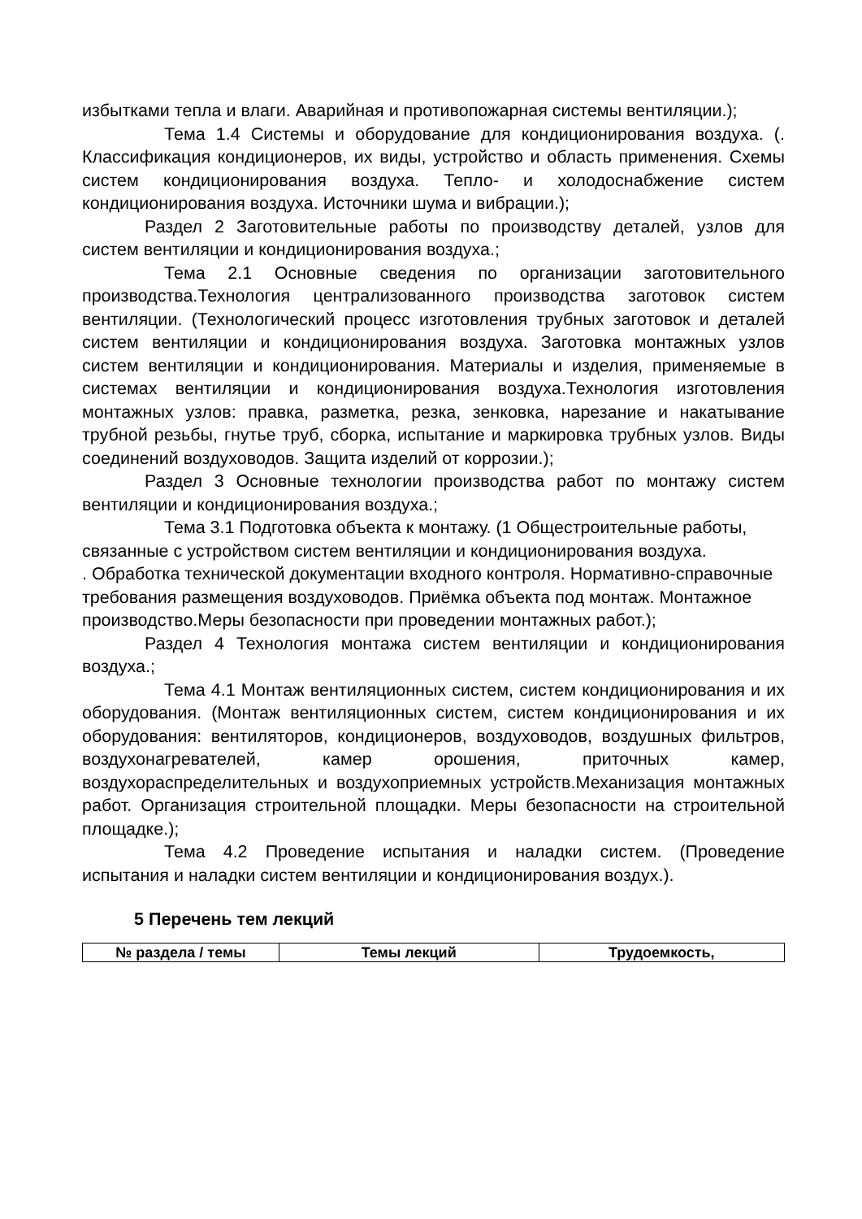избытками тепла и влаги. Аварийная и противопожарная системы вентиляции.);
Тема 1.4 Системы и оборудование для кондиционирования воздуха. (. Классификация кондиционеров, их виды, устройство и область применения. Схемы систем кондиционирования воздуха. Тепло- и холодоснабжение систем кондиционирования воздуха. Источники шума и вибрации.);
Раздел 2 Заготовительные работы по производству деталей, узлов для систем вентиляции и кондиционирования воздуха.;
Тема 2.1 Основные сведения по организации заготовительного производства.Технология централизованного производства заготовок систем вентиляции. (Технологический процесс изготовления трубных заготовок и деталей систем вентиляции и кондиционирования воздуха. Заготовка монтажных узлов систем вентиляции и кондиционирования. Материалы и изделия, применяемые в системах вентиляции и кондиционирования воздуха.Технология изготовления монтажных узлов: правка, разметка, резка, зенковка, нарезание и накатывание трубной резьбы, гнутье труб, сборка, испытание и маркировка трубных узлов. Виды соединений воздуховодов. Защита изделий от коррозии.);
Раздел 3 Основные технологии производства работ по монтажу систем вентиляции и кондиционирования воздуха.;
Тема 3.1 Подготовка объекта к монтажу. (1 Общестроительные работы, связанные с устройством систем вентиляции и кондиционирования воздуха.
. Обработка технической документации входного контроля. Нормативно-справочные требования размещения воздуховодов. Приёмка объекта под монтаж. Монтажное производство.Меры безопасности при проведении монтажных работ.);
Раздел 4 Технология монтажа систем вентиляции и кондиционирования воздуха.;
Тема 4.1 Монтаж вентиляционных систем, систем кондиционирования и их оборудования. (Монтаж вентиляционных систем, систем кондиционирования и их оборудования: вентиляторов, кондиционеров, воздуховодов, воздушных фильтров, воздухонагревателей, камер орошения, приточных камер, воздухораспределительных и воздухоприемных устройств.Механизация монтажных работ. Организация строительной площадки. Меры безопасности на строительной площадке.);
Тема 4.2 Проведение испытания и наладки систем. (Проведение испытания и наладки систем вентиляции и кондиционирования воздух.).
5 Перечень тем лекций
| № раздела / темы | Темы лекций | Трудоемкость, |
| --- | --- | --- |